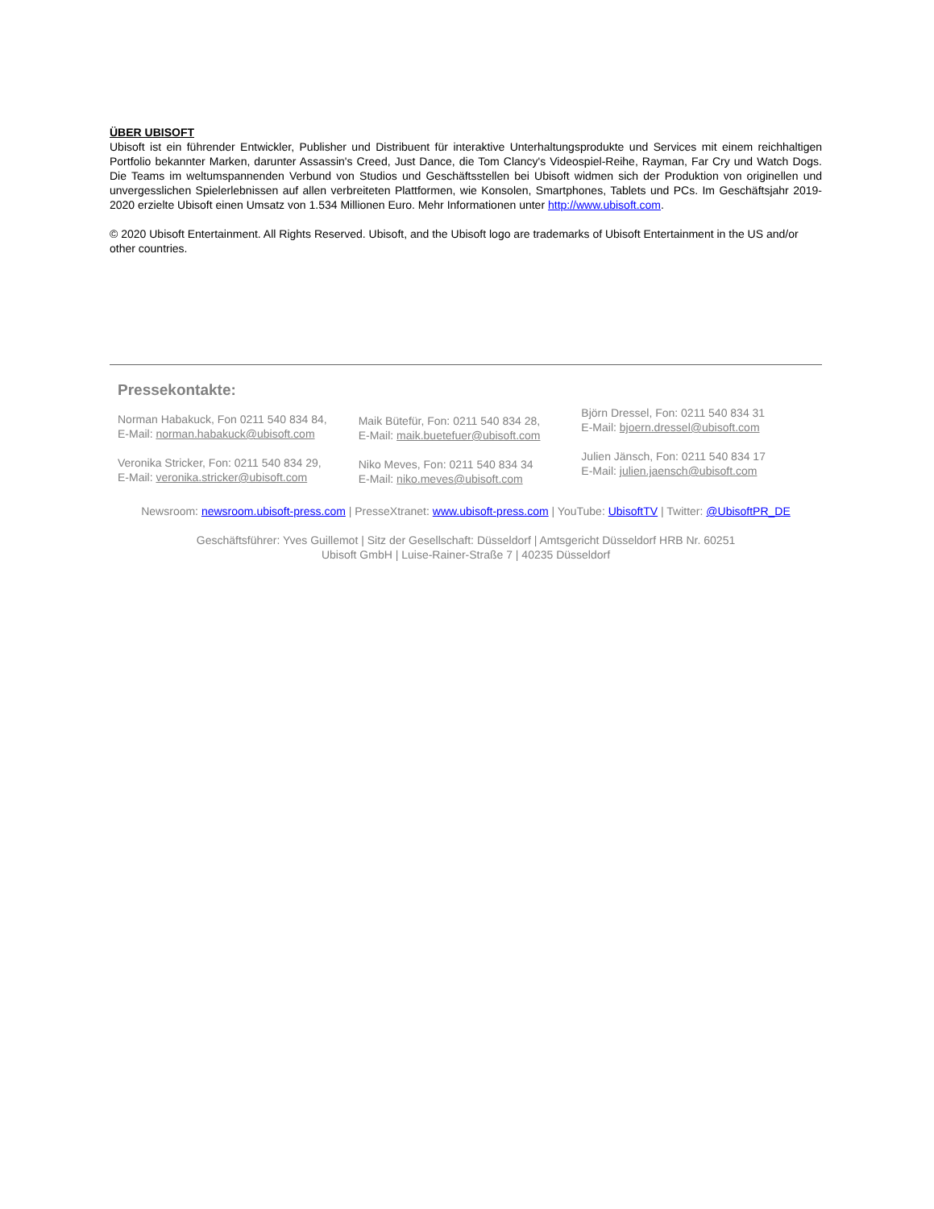ÜBER UBISOFT
Ubisoft ist ein führender Entwickler, Publisher und Distribuent für interaktive Unterhaltungsprodukte und Services mit einem reichhaltigen Portfolio bekannter Marken, darunter Assassin's Creed, Just Dance, die Tom Clancy's Videospiel-Reihe, Rayman, Far Cry und Watch Dogs. Die Teams im weltumspannenden Verbund von Studios und Geschäftsstellen bei Ubisoft widmen sich der Produktion von originellen und unvergesslichen Spielerlebnissen auf allen verbreiteten Plattformen, wie Konsolen, Smartphones, Tablets und PCs. Im Geschäftsjahr 2019-2020 erzielte Ubisoft einen Umsatz von 1.534 Millionen Euro. Mehr Informationen unter http://www.ubisoft.com.
© 2020 Ubisoft Entertainment. All Rights Reserved. Ubisoft, and the Ubisoft logo are trademarks of Ubisoft Entertainment in the US and/or other countries.
Pressekontakte:
Norman Habakuck, Fon 0211 540 834 84,
E-Mail: norman.habakuck@ubisoft.com
Veronika Stricker, Fon: 0211 540 834 29,
E-Mail: veronika.stricker@ubisoft.com
Maik Bütefür, Fon: 0211 540 834 28,
E-Mail: maik.buetefuer@ubisoft.com
Niko Meves, Fon: 0211 540 834 34
E-Mail: niko.meves@ubisoft.com
Björn Dressel, Fon: 0211 540 834 31
E-Mail: bjoern.dressel@ubisoft.com
Julien Jänsch, Fon: 0211 540 834 17
E-Mail: julien.jaensch@ubisoft.com
Newsroom: newsroom.ubisoft-press.com | PresseXtranet: www.ubisoft-press.com | YouTube: UbisoftTV | Twitter: @UbisoftPR_DE
Geschäftsführer: Yves Guillemot | Sitz der Gesellschaft: Düsseldorf | Amtsgericht Düsseldorf HRB Nr. 60251
Ubisoft GmbH | Luise-Rainer-Straße 7 | 40235 Düsseldorf